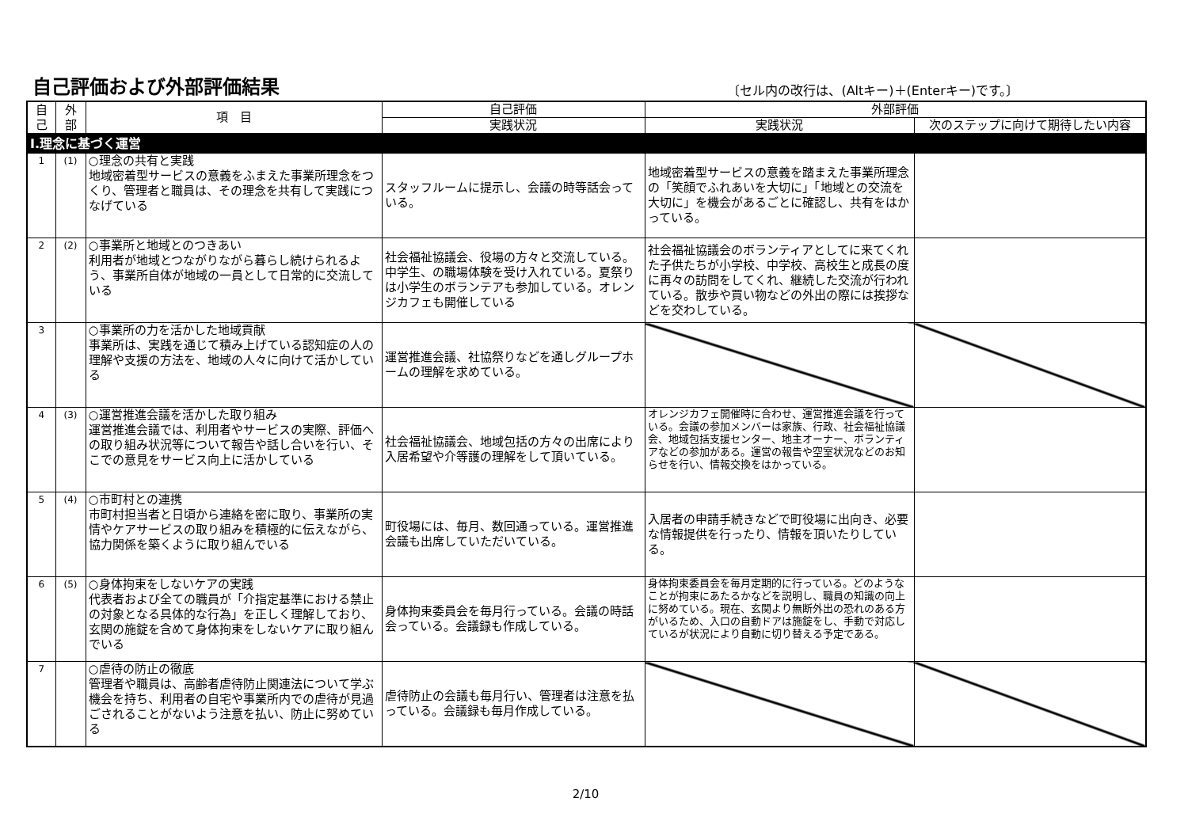自己評価および外部評価結果
〔セル内の改行は、(Altキー)＋(Enterキー)です。〕
| 自 己 | 外 部 | 項 目 | 自己評価 | 外部評価 | |
| --- | --- | --- | --- | --- | --- |
| | | | 実践状況 | 実践状況 | 次のステップに向けて期待したい内容 |
| Ⅰ.理念に基づく運営 | | | | | |
| 1 | (1) | ○理念の共有と実践 地域密着型サービスの意義をふまえた事業所理念をつくり、管理者と職員は、その理念を共有して実践につなげている | スタッフルームに提示し、会議の時等話会っている。 | 地域密着型サービスの意義を踏まえた事業所理念の「笑顔でふれあいを大切に」「地域との交流を大切に」を機会があるごとに確認し、共有をはかっている。 | |
| 2 | (2) | ○事業所と地域とのつきあい 利用者が地域とつながりながら暮らし続けられるよう、事業所自体が地域の一員として日常的に交流している | 社会福祉協議会、役場の方々と交流している。中学生、の職場体験を受け入れている。夏祭りは小学生のボランテアも参加している。オレンジカフェも開催している | 社会福祉協議会のボランティアとしてに来てくれた子供たちが小学校、中学校、高校生と成長の度に再々の訪問をしてくれ、継続した交流が行われている。散歩や買い物などの外出の際には挨拶などを交わしている。 | |
| 3 | | ○事業所の力を活かした地域貢献 事業所は、実践を通じて積み上げている認知症の人の理解や支援の方法を、地域の人々に向けて活かしている | 運営推進会議、社協祭りなどを通しグループホームの理解を求めている。 | | |
| 4 | (3) | ○運営推進会議を活かした取り組み 運営推進会議では、利用者やサービスの実際、評価への取り組み状況等について報告や話し合いを行い、そこでの意見をサービス向上に活かしている | 社会福祉協議会、地域包括の方々の出席により入居希望や介等護の理解をして頂いている。 | オレンジカフェ開催時に合わせ、運営推進会議を行っている。会議の参加メンバーは家族、行政、社会福祉協議会、地域包括支援センター、地主オーナー、ボランティアなどの参加がある。運営の報告や空室状況などのお知らせを行い、情報交換をはかっている。 | |
| 5 | (4) | ○市町村との連携 市町村担当者と日頃から連絡を密に取り、事業所の実情やケアサービスの取り組みを積極的に伝えながら、協力関係を築くように取り組んでいる | 町役場には、毎月、数回通っている。運営推進会議も出席していただいている。 | 入居者の申請手続きなどで町役場に出向き、必要な情報提供を行ったり、情報を頂いたりしている。 | |
| 6 | (5) | ○身体拘束をしないケアの実践 代表者および全ての職員が「介指定基準における禁止の対象となる具体的な行為」を正しく理解しており、玄関の施錠を含めて身体拘束をしないケアに取り組んでいる | 身体拘束委員会を毎月行っている。会議の時話会っている。会議録も作成している。 | 身体拘束委員会を毎月定期的に行っている。どのようなことが拘束にあたるかなどを説明し、職員の知識の向上に努めている。現在、玄関より無断外出の恐れのある方がいるため、入口の自動ドアは施錠をし、手動で対応しているが状況により自動に切り替える予定である。 | |
| 7 | | ○虐待の防止の徹底 管理者や職員は、高齢者虐待防止関連法について学ぶ機会を持ち、利用者の自宅や事業所内での虐待が見過ごされることがないよう注意を払い、防止に努めている | 虐待防止の会議も毎月行い、管理者は注意を払っている。会議録も毎月作成している。 | | |
2/10